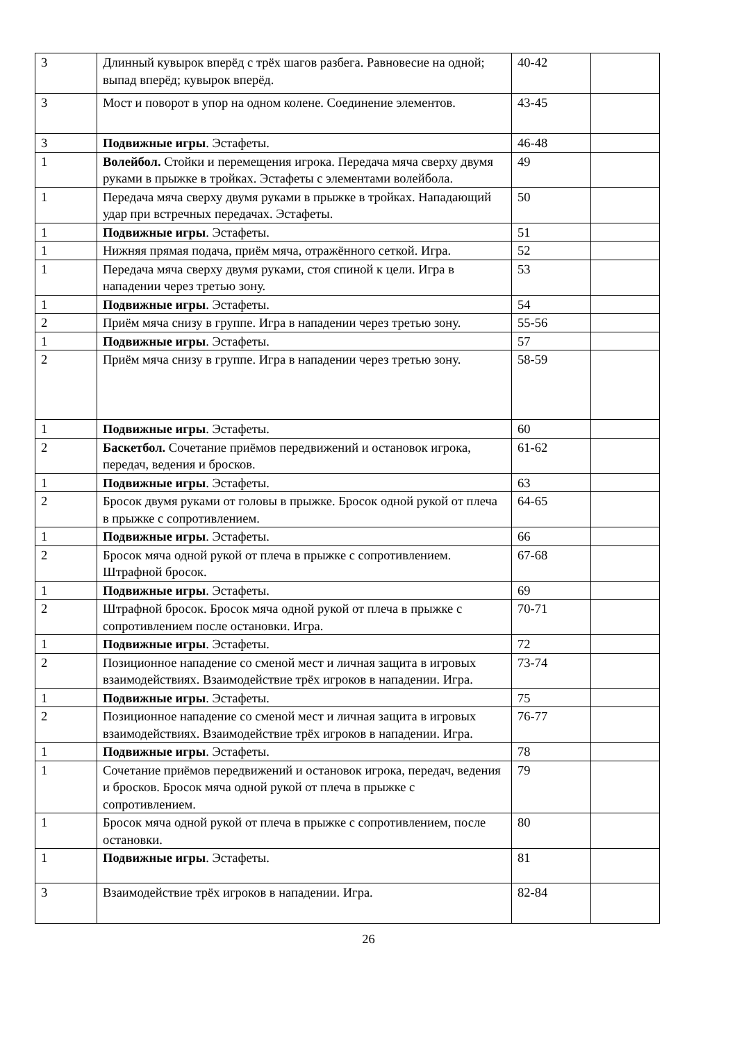| 3 | Длинный кувырок вперёд с трёх шагов разбега. Равновесие на одной; выпад вперёд; кувырок вперёд. | 40-42 | |
| 3 | Мост и поворот в упор на одном колене. Соединение элементов. | 43-45 | |
| 3 | Подвижные игры . Эстафеты. | 46-48 | |
| 1 | Волейбол. Стойки и перемещения игрока. Передача мяча сверху двумя руками в прыжке в тройках. Эстафеты с элементами волейбола. | 49 | |
| 1 | Передача мяча сверху двумя руками в прыжке в тройках. Нападающий удар при встречных передачах. Эстафеты. | 50 | |
| 1 | Подвижные игры . Эстафеты. | 51 | |
| 1 | Нижняя прямая подача, приём мяча, отражённого сеткой. Игра. | 52 | |
| 1 | Передача мяча сверху двумя руками, стоя спиной к цели. Игра в нападении через третью зону. | 53 | |
| 1 | Подвижные игры . Эстафеты. | 54 | |
| 2 | Приём мяча снизу в группе. Игра в нападении через третью зону. | 55-56 | |
| 1 | Подвижные игры . Эстафеты. | 57 | |
| 2 | Приём мяча снизу в группе. Игра в нападении через третью зону. | 58-59 | |
| 1 | Подвижные игры . Эстафеты. | 60 | |
| 2 | Баскетбол. Сочетание приёмов передвижений и остановок игрока, передач, ведения и бросков. | 61-62 | |
| 1 | Подвижные игры . Эстафеты. | 63 | |
| 2 | Бросок двумя руками от головы в прыжке. Бросок одной рукой от плеча в прыжке с сопротивлением. | 64-65 | |
| 1 | Подвижные игры . Эстафеты. | 66 | |
| 2 | Бросок мяча одной рукой от плеча в прыжке с сопротивлением. Штрафной бросок. | 67-68 | |
| 1 | Подвижные игры . Эстафеты. | 69 | |
| 2 | Штрафной бросок. Бросок мяча одной рукой от плеча в прыжке с сопротивлением после остановки. Игра. | 70-71 | |
| 1 | Подвижные игры . Эстафеты. | 72 | |
| 2 | Позиционное нападение со сменой мест и личная защита в игровых взаимодействиях. Взаимодействие трёх игроков в нападении. Игра. | 73-74 | |
| 1 | Подвижные игры . Эстафеты. | 75 | |
| 2 | Позиционное нападение со сменой мест и личная защита в игровых взаимодействиях. Взаимодействие трёх игроков в нападении. Игра. | 76-77 | |
| 1 | Подвижные игры . Эстафеты. | 78 | |
| 1 | Сочетание приёмов передвижений и остановок игрока, передач, ведения и бросков. Бросок мяча одной рукой от плеча в прыжке с сопротивлением. | 79 | |
| 1 | Бросок мяча одной рукой от плеча в прыжке с сопротивлением, после остановки. | 80 | |
| 1 | Подвижные игры . Эстафеты. | 81 | |
| 3 | Взаимодействие трёх игроков в нападении. Игра. | 82-84 | |
26